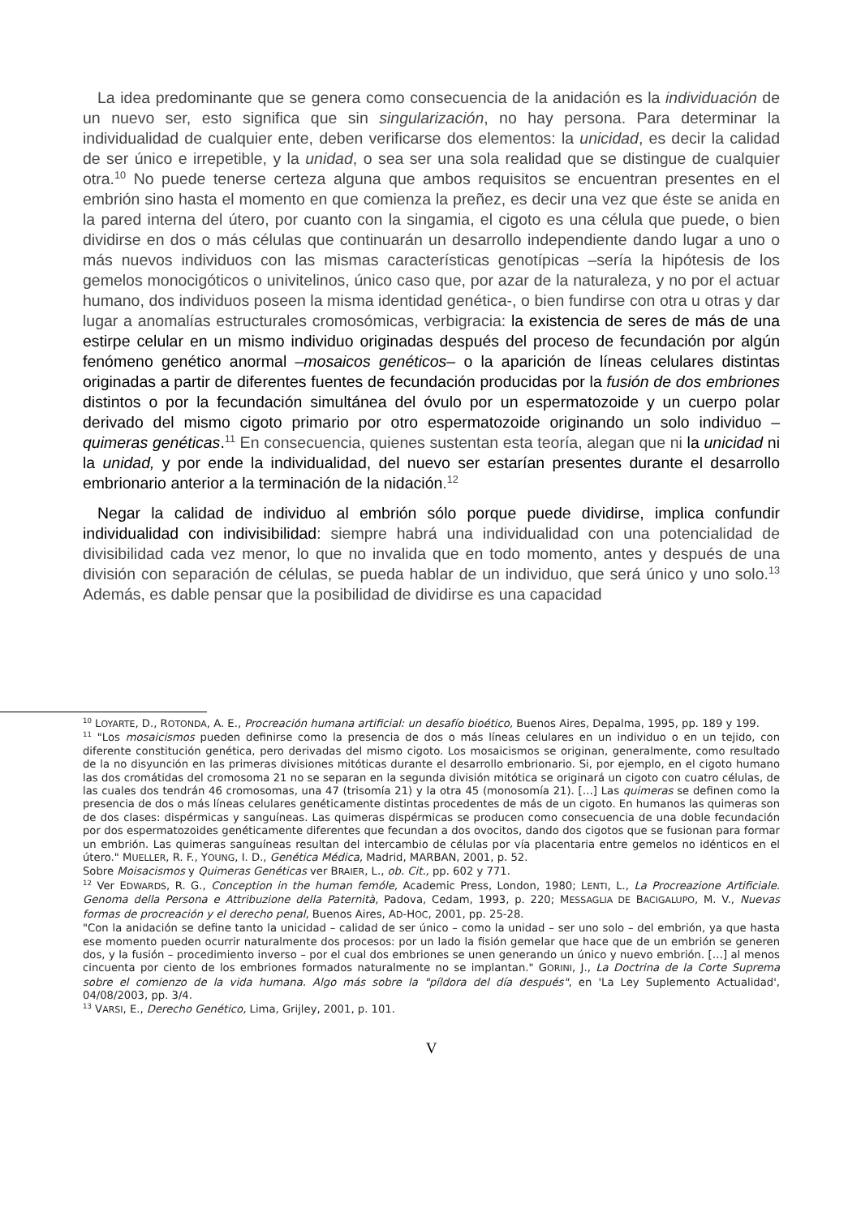La idea predominante que se genera como consecuencia de la anidación es la individuación de un nuevo ser, esto significa que sin singularización, no hay persona. Para determinar la individualidad de cualquier ente, deben verificarse dos elementos: la unicidad, es decir la calidad de ser único e irrepetible, y la unidad, o sea ser una sola realidad que se distingue de cualquier otra.<sup>10</sup> No puede tenerse certeza alguna que ambos requisitos se encuentran presentes en el embrión sino hasta el momento en que comienza la preñez, es decir una vez que éste se anida en la pared interna del útero, por cuanto con la singamia, el cigoto es una célula que puede, o bien dividirse en dos o más células que continuarán un desarrollo independiente dando lugar a uno o más nuevos individuos con las mismas características genotípicas –sería la hipótesis de los gemelos monocigóticos o univitelinos, único caso que, por azar de la naturaleza, y no por el actuar humano, dos individuos poseen la misma identidad genética-, o bien fundirse con otra u otras y dar lugar a anomalías estructurales cromosómicas, verbigracia: la existencia de seres de más de una estirpe celular en un mismo individuo originadas después del proceso de fecundación por algún fenómeno genético anormal –mosaicos genéticos– o la aparición de líneas celulares distintas originadas a partir de diferentes fuentes de fecundación producidas por la fusión de dos embriones distintos o por la fecundación simultánea del óvulo por un espermatozoide y un cuerpo polar derivado del mismo cigoto primario por otro espermatozoide originando un solo individuo –quimeras genéticas.<sup>11</sup> En consecuencia, quienes sustentan esta teoría, alegan que ni la unicidad ni la unidad, y por ende la individualidad, del nuevo ser estarían presentes durante el desarrollo embrionario anterior a la terminación de la nidación.<sup>12</sup>
Negar la calidad de individuo al embrión sólo porque puede dividirse, implica confundir individualidad con indivisibilidad: siempre habrá una individualidad con una potencialidad de divisibilidad cada vez menor, lo que no invalida que en todo momento, antes y después de una división con separación de células, se pueda hablar de un individuo, que será único y uno solo.<sup>13</sup> Además, es dable pensar que la posibilidad de dividirse es una capacidad
<sup>10</sup> LOYARTE, D., ROTONDA, A. E., Procreación humana artificial: un desafío bioético, Buenos Aires, Depalma, 1995, pp. 189 y 199.
<sup>11</sup> "Los mosaicismos pueden definirse como la presencia de dos o más líneas celulares en un individuo o en un tejido, con diferente constitución genética, pero derivadas del mismo cigoto. Los mosaicismos se originan, generalmente, como resultado de la no disyunción en las primeras divisiones mitóticas durante el desarrollo embrionario. Si, por ejemplo, en el cigoto humano las dos cromátidas del cromosoma 21 no se separan en la segunda división mitótica se originará un cigoto con cuatro células, de las cuales dos tendrán 46 cromosomas, una 47 (trisomía 21) y la otra 45 (monosomía 21). […] Las quimeras se definen como la presencia de dos o más líneas celulares genéticamente distintas procedentes de más de un cigoto. En humanos las quimeras son de dos clases: dispérmicas y sanguíneas. Las quimeras dispérmicas se producen como consecuencia de una doble fecundación por dos espermatozoides genéticamente diferentes que fecundan a dos ovocitos, dando dos cigotos que se fusionan para formar un embrión. Las quimeras sanguíneas resultan del intercambio de células por vía placentaria entre gemelos no idénticos en el útero." MUELLER, R. F., YOUNG, I. D., Genética Médica, Madrid, MARBAN, 2001, p. 52.
Sobre Moisacismos y Quimeras Genéticas ver BRAIER, L., ob. Cit., pp. 602 y 771.
<sup>12</sup> Ver EDWARDS, R. G., Conception in the human femóle, Academic Press, London, 1980; LENTI, L., La Procreazione Artificiale. Genoma della Persona e Attribuzione della Paternità, Padova, Cedam, 1993, p. 220; MESSAGLIA DE BACIGALUPO, M. V., Nuevas formas de procreación y el derecho penal, Buenos Aires, AD-HOC, 2001, pp. 25-28.
"Con la anidación se define tanto la unicidad – calidad de ser único – como la unidad – ser uno solo – del embrión, ya que hasta ese momento pueden ocurrir naturalmente dos procesos: por un lado la fisión gemelar que hace que de un embrión se generen dos, y la fusión – procedimiento inverso – por el cual dos embriones se unen generando un único y nuevo embrión. […] al menos cincuenta por ciento de los embriones formados naturalmente no se implantan." GORINI, J., La Doctrina de la Corte Suprema sobre el comienzo de la vida humana. Algo más sobre la "píldora del día después", en 'La Ley Suplemento Actualidad', 04/08/2003, pp. 3/4.
<sup>13</sup> VARSI, E., Derecho Genético, Lima, Grijley, 2001, p. 101.
V